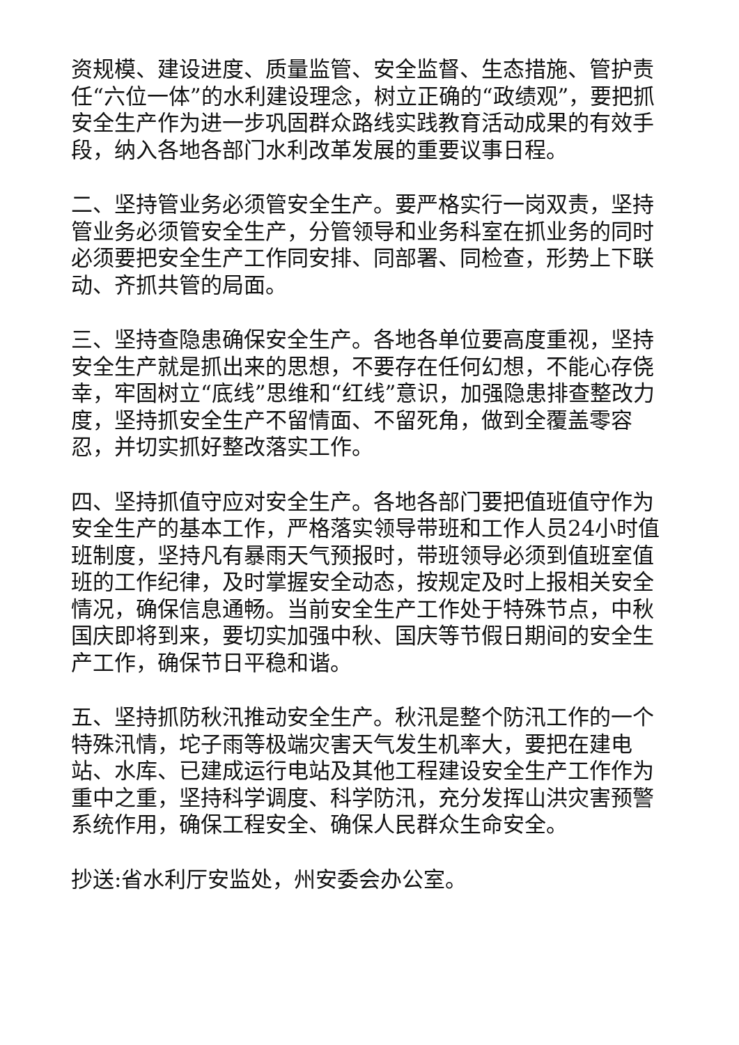资规模、建设进度、质量监管、安全监督、生态措施、管护责任“六位一体”的水利建设理念，树立正确的“政绩观”，要把抓安全生产作为进一步巩固群众路线实践教育活动成果的有效手段，纳入各地各部门水利改革发展的重要议事日程。
二、坚持管业务必须管安全生产。要严格实行一岗双责，坚持管业务必须管安全生产，分管领导和业务科室在抓业务的同时必须要把安全生产工作同安排、同部署、同检查，形势上下联动、齐抓共管的局面。
三、坚持查隐患确保安全生产。各地各单位要高度重视，坚持安全生产就是抓出来的思想，不要存在任何幻想，不能心存侥幸，牢固树立“底线”思维和“红线”意识，加强隐患排查整改力度，坚持抓安全生产不留情面、不留死角，做到全覆盖零容忍，并切实抓好整改落实工作。
四、坚持抓值守应对安全生产。各地各部门要把值班值守作为安全生产的基本工作，严格落实领导带班和工作人员24小时值班制度，坚持凡有暴雨天气预报时，带班领导必须到值班室值班的工作纪律，及时掌握安全动态，按规定及时上报相关安全情况，确保信息通畅。当前安全生产工作处于特殊节点，中秋国庆即将到来，要切实加强中秋、国庆等节假日期间的安全生产工作，确保节日平稳和谐。
五、坚持抓防秋汛推动安全生产。秋汛是整个防汛工作的一个特殊汛情，坨子雨等极端灾害天气发生机率大，要把在建电站、水库、已建成运行电站及其他工程建设安全生产工作作为重中之重，坚持科学调度、科学防汛，充分发挥山洪灾害预警系统作用，确保工程安全、确保人民群众生命安全。
抄送:省水利厅安监处，州安委会办公室。